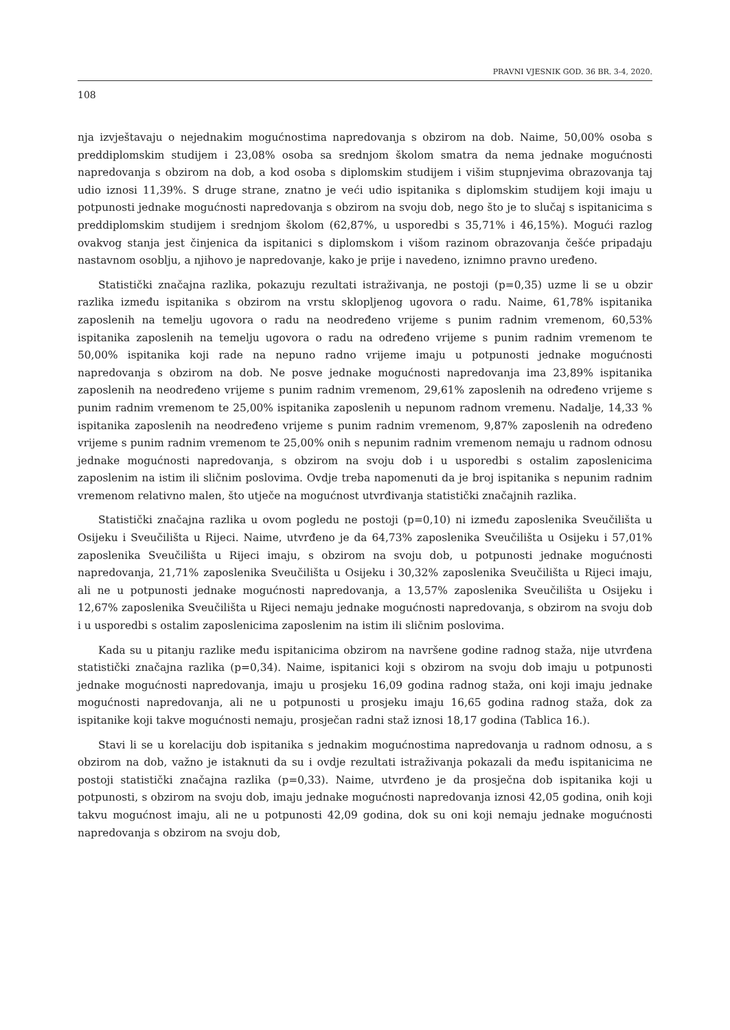PRAVNI VJESNIK GOD. 36 BR. 3-4, 2020.
108
nja izvještavaju o nejednakim mogućnostima napredovanja s obzirom na dob. Naime, 50,00% osoba s preddiplomskim studijem i 23,08% osoba sa srednjom školom smatra da nema jednake mogućnosti napredovanja s obzirom na dob, a kod osoba s diplomskim studijem i višim stupnjevima obrazovanja taj udio iznosi 11,39%. S druge strane, znatno je veći udio ispitanika s diplomskim studijem koji imaju u potpunosti jednake mogućnosti napredovanja s obzirom na svoju dob, nego što je to slučaj s ispitanicima s preddiplomskim studijem i srednjom školom (62,87%, u usporedbi s 35,71% i 46,15%). Mogući razlog ovakvog stanja jest činjenica da ispitanici s diplomskom i višom razinom obrazovanja češće pripadaju nastavnom osoblju, a njihovo je napredovanje, kako je prije i navedeno, iznimno pravno uređeno.
Statistički značajna razlika, pokazuju rezultati istraživanja, ne postoji (p=0,35) uzme li se u obzir razlika između ispitanika s obzirom na vrstu sklopljenog ugovora o radu. Naime, 61,78% ispitanika zaposlenih na temelju ugovora o radu na neodređeno vrijeme s punim radnim vremenom, 60,53% ispitanika zaposlenih na temelju ugovora o radu na određeno vrijeme s punim radnim vremenom te 50,00% ispitanika koji rade na nepuno radno vrijeme imaju u potpunosti jednake mogućnosti napredovanja s obzirom na dob. Ne posve jednake mogućnosti napredovanja ima 23,89% ispitanika zaposlenih na neodređeno vrijeme s punim radnim vremenom, 29,61% zaposlenih na određeno vrijeme s punim radnim vremenom te 25,00% ispitanika zaposlenih u nepunom radnom vremenu. Nadalje, 14,33 % ispitanika zaposlenih na neodređeno vrijeme s punim radnim vremenom, 9,87% zaposlenih na određeno vrijeme s punim radnim vremenom te 25,00% onih s nepunim radnim vremenom nemaju u radnom odnosu jednake mogućnosti napredovanja, s obzirom na svoju dob i u usporedbi s ostalim zaposlenicima zaposlenim na istim ili sličnim poslovima. Ovdje treba napomenuti da je broj ispitanika s nepunim radnim vremenom relativno malen, što utječe na mogućnost utvrđivanja statistički značajnih razlika.
Statistički značajna razlika u ovom pogledu ne postoji (p=0,10) ni između zaposlenika Sveučilišta u Osijeku i Sveučilišta u Rijeci. Naime, utvrđeno je da 64,73% zaposlenika Sveučilišta u Osijeku i 57,01% zaposlenika Sveučilišta u Rijeci imaju, s obzirom na svoju dob, u potpunosti jednake mogućnosti napredovanja, 21,71% zaposlenika Sveučilišta u Osijeku i 30,32% zaposlenika Sveučilišta u Rijeci imaju, ali ne u potpunosti jednake mogućnosti napredovanja, a 13,57% zaposlenika Sveučilišta u Osijeku i 12,67% zaposlenika Sveučilišta u Rijeci nemaju jednake mogućnosti napredovanja, s obzirom na svoju dob i u usporedbi s ostalim zaposlenicima zaposlenim na istim ili sličnim poslovima.
Kada su u pitanju razlike među ispitanicima obzirom na navršene godine radnog staža, nije utvrđena statistički značajna razlika (p=0,34). Naime, ispitanici koji s obzirom na svoju dob imaju u potpunosti jednake mogućnosti napredovanja, imaju u prosjeku 16,09 godina radnog staža, oni koji imaju jednake mogućnosti napredovanja, ali ne u potpunosti u prosjeku imaju 16,65 godina radnog staža, dok za ispitanike koji takve mogućnosti nemaju, prosječan radni staž iznosi 18,17 godina (Tablica 16.).
Stavi li se u korelaciju dob ispitanika s jednakim mogućnostima napredovanja u radnom odnosu, a s obzirom na dob, važno je istaknuti da su i ovdje rezultati istraživanja pokazali da među ispitanicima ne postoji statistički značajna razlika (p=0,33). Naime, utvrđeno je da prosječna dob ispitanika koji u potpunosti, s obzirom na svoju dob, imaju jednake mogućnosti napredovanja iznosi 42,05 godina, onih koji takvu mogućnost imaju, ali ne u potpunosti 42,09 godina, dok su oni koji nemaju jednake mogućnosti napredovanja s obzirom na svoju dob,